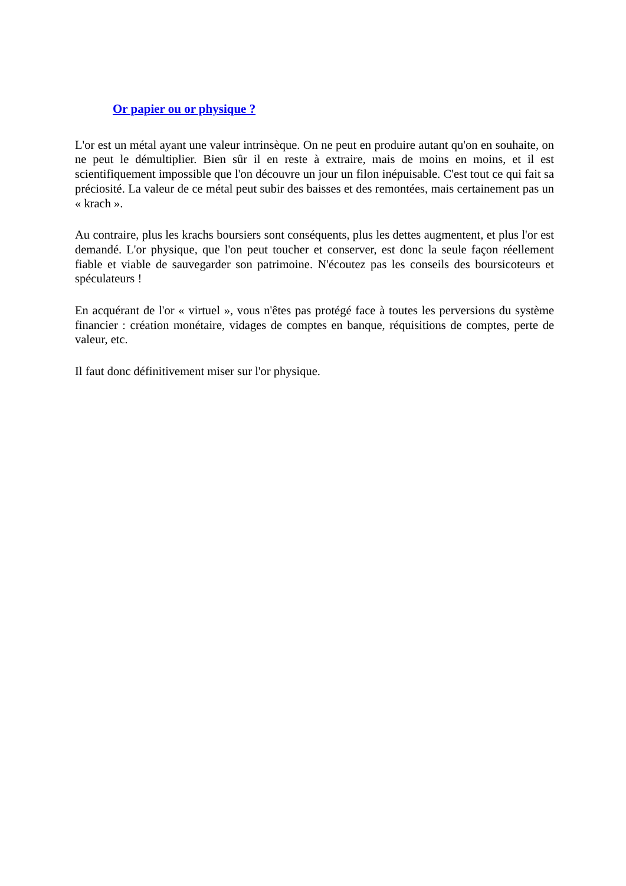Or papier ou or physique ?
L'or est un métal ayant une valeur intrinsèque. On ne peut en produire autant qu'on en souhaite, on ne peut le démultiplier. Bien sûr il en reste à extraire, mais de moins en moins, et il est scientifiquement impossible que l'on découvre un jour un filon inépuisable. C'est tout ce qui fait sa préciosité. La valeur de ce métal peut subir des baisses et des remontées, mais certainement pas un « krach ».
Au contraire, plus les krachs boursiers sont conséquents, plus les dettes augmentent, et plus l'or est demandé. L'or physique, que l'on peut toucher et conserver, est donc la seule façon réellement fiable et viable de sauvegarder son patrimoine. N'écoutez pas les conseils des boursicoteurs et spéculateurs !
En acquérant de l'or « virtuel », vous n'êtes pas protégé face à toutes les perversions du système financier : création monétaire, vidages de comptes en banque, réquisitions de comptes, perte de valeur, etc.
Il faut donc définitivement miser sur l'or physique.